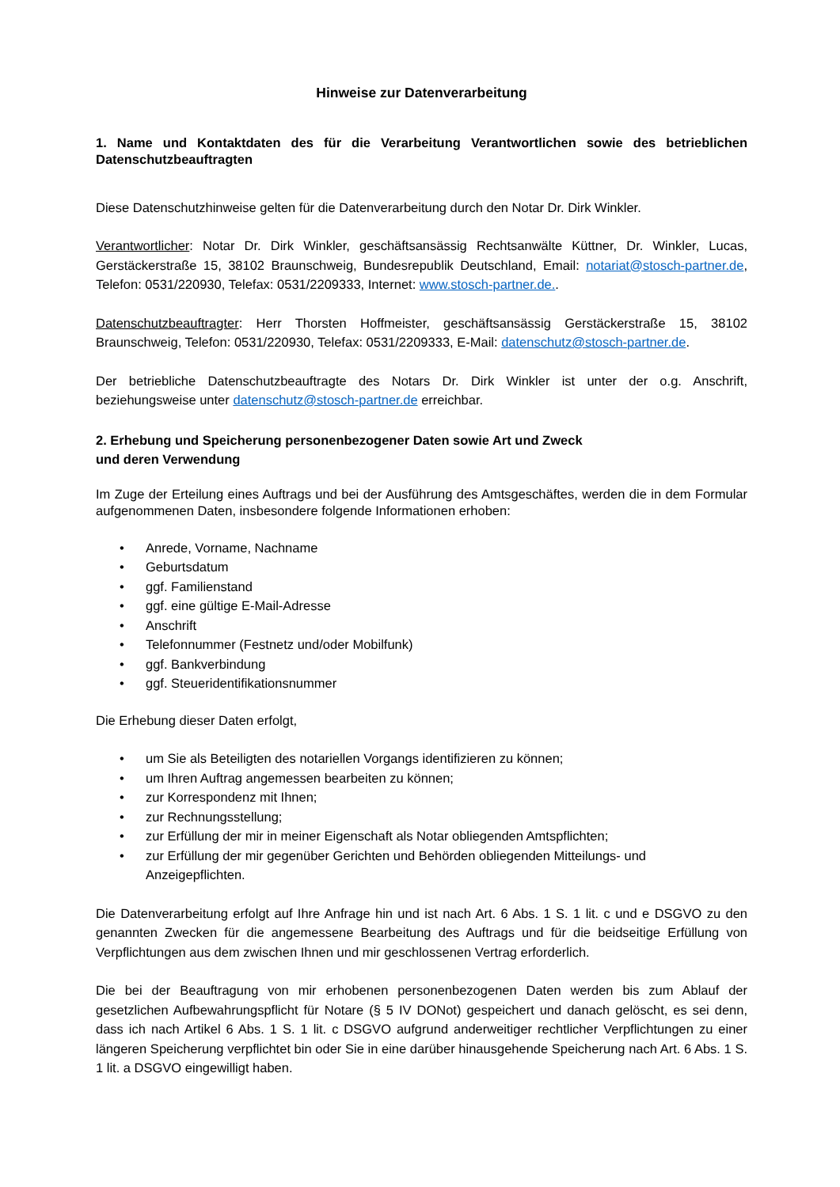Hinweise zur Datenverarbeitung
1. Name und Kontaktdaten des für die Verarbeitung Verantwortlichen sowie des betrieblichen Datenschutzbeauftragten
Diese Datenschutzhinweise gelten für die Datenverarbeitung durch den Notar Dr. Dirk Winkler.
Verantwortlicher: Notar Dr. Dirk Winkler, geschäftsansässig Rechtsanwälte Küttner, Dr. Winkler, Lucas, Gerstäckerstraße 15, 38102 Braunschweig, Bundesrepublik Deutschland, Email: notariat@stosch-partner.de, Telefon: 0531/220930, Telefax: 0531/2209333, Internet: www.stosch-partner.de..
Datenschutzbeauftragter: Herr Thorsten Hoffmeister, geschäftsansässig Gerstäckerstraße 15, 38102 Braunschweig, Telefon: 0531/220930, Telefax: 0531/2209333, E-Mail: datenschutz@stosch-partner.de.
Der betriebliche Datenschutzbeauftragte des Notars Dr. Dirk Winkler ist unter der o.g. Anschrift, beziehungsweise unter datenschutz@stosch-partner.de erreichbar.
2. Erhebung und Speicherung personenbezogener Daten sowie Art und Zweck
und deren Verwendung
Im Zuge der Erteilung eines Auftrags und bei der Ausführung des Amtsgeschäftes, werden die in dem Formular aufgenommenen Daten, insbesondere folgende Informationen erhoben:
• Anrede, Vorname, Nachname
• Geburtsdatum
• ggf. Familienstand
• ggf. eine gültige E-Mail-Adresse
• Anschrift
• Telefonnummer (Festnetz und/oder Mobilfunk)
• ggf. Bankverbindung
• ggf. Steueridentifikationsnummer
Die Erhebung dieser Daten erfolgt,
• um Sie als Beteiligten des notariellen Vorgangs identifizieren zu können;
• um Ihren Auftrag angemessen bearbeiten zu können;
• zur Korrespondenz mit Ihnen;
• zur Rechnungsstellung;
• zur Erfüllung der mir in meiner Eigenschaft als Notar obliegenden Amtspflichten;
• zur Erfüllung der mir gegenüber Gerichten und Behörden obliegenden Mitteilungs- und Anzeigepflichten.
Die Datenverarbeitung erfolgt auf Ihre Anfrage hin und ist nach Art. 6 Abs. 1 S. 1 lit. c und e DSGVO zu den genannten Zwecken für die angemessene Bearbeitung des Auftrags und für die beidseitige Erfüllung von Verpflichtungen aus dem zwischen Ihnen und mir geschlossenen Vertrag erforderlich.
Die bei der Beauftragung von mir erhobenen personenbezogenen Daten werden bis zum Ablauf der gesetzlichen Aufbewahrungspflicht für Notare (§ 5 IV DONot) gespeichert und danach gelöscht, es sei denn, dass ich nach Artikel 6 Abs. 1 S. 1 lit. c DSGVO aufgrund anderweitiger rechtlicher Verpflichtungen zu einer längeren Speicherung verpflichtet bin oder Sie in eine darüber hinausgehende Speicherung nach Art. 6 Abs. 1 S. 1 lit. a DSGVO eingewilligt haben.